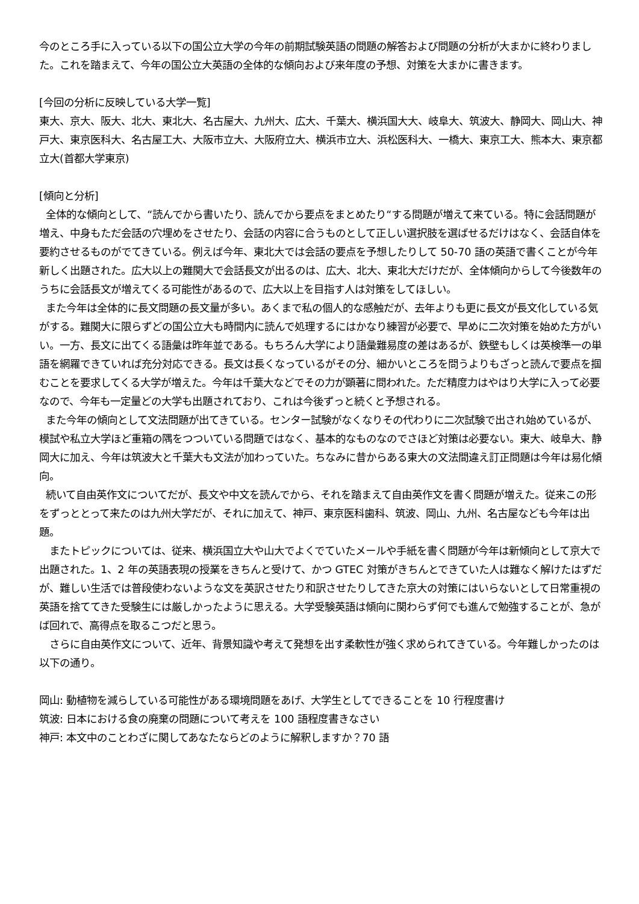今のところ手に入っている以下の国公立大学の今年の前期試験英語の問題の解答および問題の分析が大まかに終わりました。これを踏まえて、今年の国公立大英語の全体的な傾向および来年度の予想、対策を大まかに書きます。
[今回の分析に反映している大学一覧]
東大、京大、阪大、北大、東北大、名古屋大、九州大、広大、千葉大、横浜国大大、岐阜大、筑波大、静岡大、岡山大、神戸大、東京医科大、名古屋工大、大阪市立大、大阪府立大、横浜市立大、浜松医科大、一橋大、東京工大、熊本大、東京都立大(首都大学東京)
[傾向と分析]
全体的な傾向として、“読んでから書いたり、読んでから要点をまとめたり“する問題が増えて来ている。特に会話問題が増え、中身もただ会話の穴埋めをさせたり、会話の内容に合うものとして正しい選択肢を選ばせるだけはなく、会話自体を要約させるものがでてきている。例えば今年、東北大では会話の要点を予想したりして 50-70 語の英語で書くことが今年新しく出題された。広大以上の難関大で会話長文が出るのは、広大、北大、東北大だけだが、全体傾向からして今後数年のうちに会話長文が増えてくる可能性があるので、広大以上を目指す人は対策をしてほしい。
また今年は全体的に長文問題の長文量が多い。あくまで私の個人的な感触だが、去年よりも更に長文が長文化している気がする。難関大に限らずどの国公立大も時間内に読んで処理するにはかなり練習が必要で、早めに二次対策を始めた方がいい。一方、長文に出てくる語彙は昨年並である。もちろん大学により語彙難易度の差はあるが、鉄壁もしくは英検準一の単語を網羅できていれば充分対応できる。長文は長くなっているがその分、細かいところを問うよりもざっと読んで要点を掴むことを要求してくる大学が増えた。今年は千葉大などでその力が顕著に問われた。ただ精度力はやはり大学に入って必要なので、今年も一定量どの大学も出題されており、これは今後ずっと続くと予想される。
また今年の傾向として文法問題が出てきている。センター試験がなくなりその代わりに二次試験で出され始めているが、模試や私立大学ほど重箱の隅をつついている問題ではなく、基本的なものなのでさほど対策は必要ない。東大、岐阜大、静岡大に加え、今年は筑波大と千葉大も文法が加わっていた。ちなみに昔からある東大の文法間違え訂正問題は今年は易化傾向。
続いて自由英作文についてだが、長文や中文を読んでから、それを踏まえて自由英作文を書く問題が増えた。従来この形をずっととって来たのは九州大学だが、それに加えて、神戸、東京医科歯科、筑波、岡山、九州、名古屋なども今年は出題。
またトピックについては、従来、横浜国立大や山大でよくでていたメールや手紙を書く問題が今年は新傾向として京大で出題された。1、2 年の英語表現の授業をきちんと受けて、かつ GTEC 対策がきちんとできていた人は難なく解けたはずだが、難しい生活では普段使わないような文を英訳させたり和訳させたりしてきた京大の対策にはいらないとして日常重視の英語を捨ててきた受験生には厳しかったように思える。大学受験英語は傾向に関わらず何でも進んで勉強することが、急がば回れで、高得点を取るこつだと思う。
さらに自由英作文について、近年、背景知識や考えて発想を出す柔軟性が強く求められてきている。今年難しかったのは以下の通り。
岡山: 動植物を減らしている可能性がある環境問題をあげ、大学生としてできることを 10 行程度書け
筑波: 日本における食の廃棄の問題について考えを 100 語程度書きなさい
神戸: 本文中のことわざに関してあなたならどのように解釈しますか？70 語